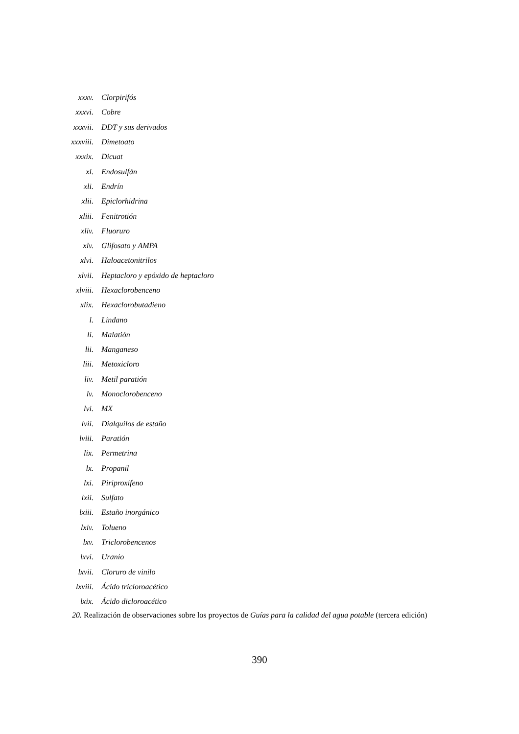xxxv. Clorpirifós
xxxvi. Cobre
xxxvii. DDT y sus derivados
xxxviii. Dimetoato
xxxix. Dicuat
xl. Endosulfán
xli. Endrín
xlii. Epiclorhidrina
xliii. Fenitrotión
xliv. Fluoruro
xlv. Glifosato y AMPA
xlvi. Haloacetonitrilos
xlvii. Heptacloro y epóxido de heptacloro
xlviii. Hexaclorobenceno
xlix. Hexaclorobutadieno
l. Lindano
li. Malatión
lii. Manganeso
liii. Metoxicloro
liv. Metil paratión
lv. Monoclorobenceno
lvi. MX
lvii. Dialquilos de estaño
lviii. Paratión
lix. Permetrina
lx. Propanil
lxi. Piriproxifeno
lxii. Sulfato
lxiii. Estaño inorgánico
lxiv. Tolueno
lxv. Triclorobencenos
lxvi. Uranio
lxvii. Cloruro de vinilo
lxviii. Ácido tricloroacético
lxix. Ácido dicloroacético
20. Realización de observaciones sobre los proyectos de Guías para la calidad del agua potable (tercera edición)
390